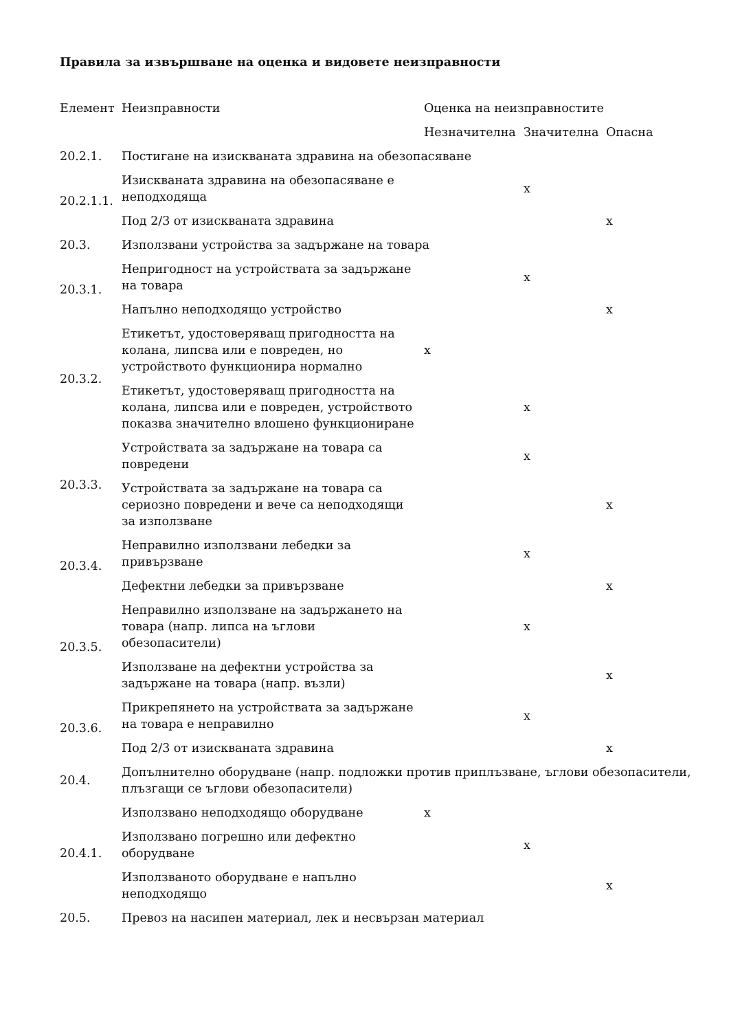Правила за извършване на оценка и видовете неизправности
| Елемент | Неизправности | Оценка на неизправностите | | |
| --- | --- | --- | --- | --- |
| | | Незначителна | Значителна | Опасна |
| 20.2.1. | Постигане на изискваната здравина на обезопасяване | | | |
| 20.2.1.1. | Изискваната здравина на обезопасяване е неподходяща | | x | |
| | Под 2/3 от изискваната здравина | | | x |
| 20.3. | Използвани устройства за задържане на товара | | | |
| 20.3.1. | Непригодност на устройствата за задържане на товара | | x | |
| | Напълно неподходящо устройство | | | x |
| 20.3.2. | Етикетът, удостоверяващ пригодността на колана, липсва или е повреден, но устройството функционира нормално | x | | |
| | Етикетът, удостоверяващ пригодността на колана, липсва или е повреден, устройството показва значително влошено функциониране | | x | |
| 20.3.3. | Устройствата за задържане на товара са повредени | | x | |
| | Устройствата за задържане на товара са сериозно повредени и вече са неподходящи за използване | | | x |
| 20.3.4. | Неправилно използвани лебедки за привързване | | x | |
| | Дефектни лебедки за привързване | | | x |
| 20.3.5. | Неправилно използване на задържането на товара (напр. липса на ъглови обезопасители) | | x | |
| | Използване на дефектни устройства за задържане на товара (напр. възли) | | | x |
| 20.3.6. | Прикрепянето на устройствата за задържане на товара е неправилно | | x | |
| | Под 2/3 от изискваната здравина | | | x |
| 20.4. | Допълнително оборудване (напр. подложки против приплъзване, ъглови обезопасители, плъзгащи се ъглови обезопасители) | | | |
| 20.4.1. | Използвано неподходящо оборудване | x | | |
| | Използвано погрешно или дефектно оборудване | | x | |
| | Използваното оборудване е напълно неподходящо | | | x |
| 20.5. | Превоз на насипен материал, лек и несвързан материал | | | |